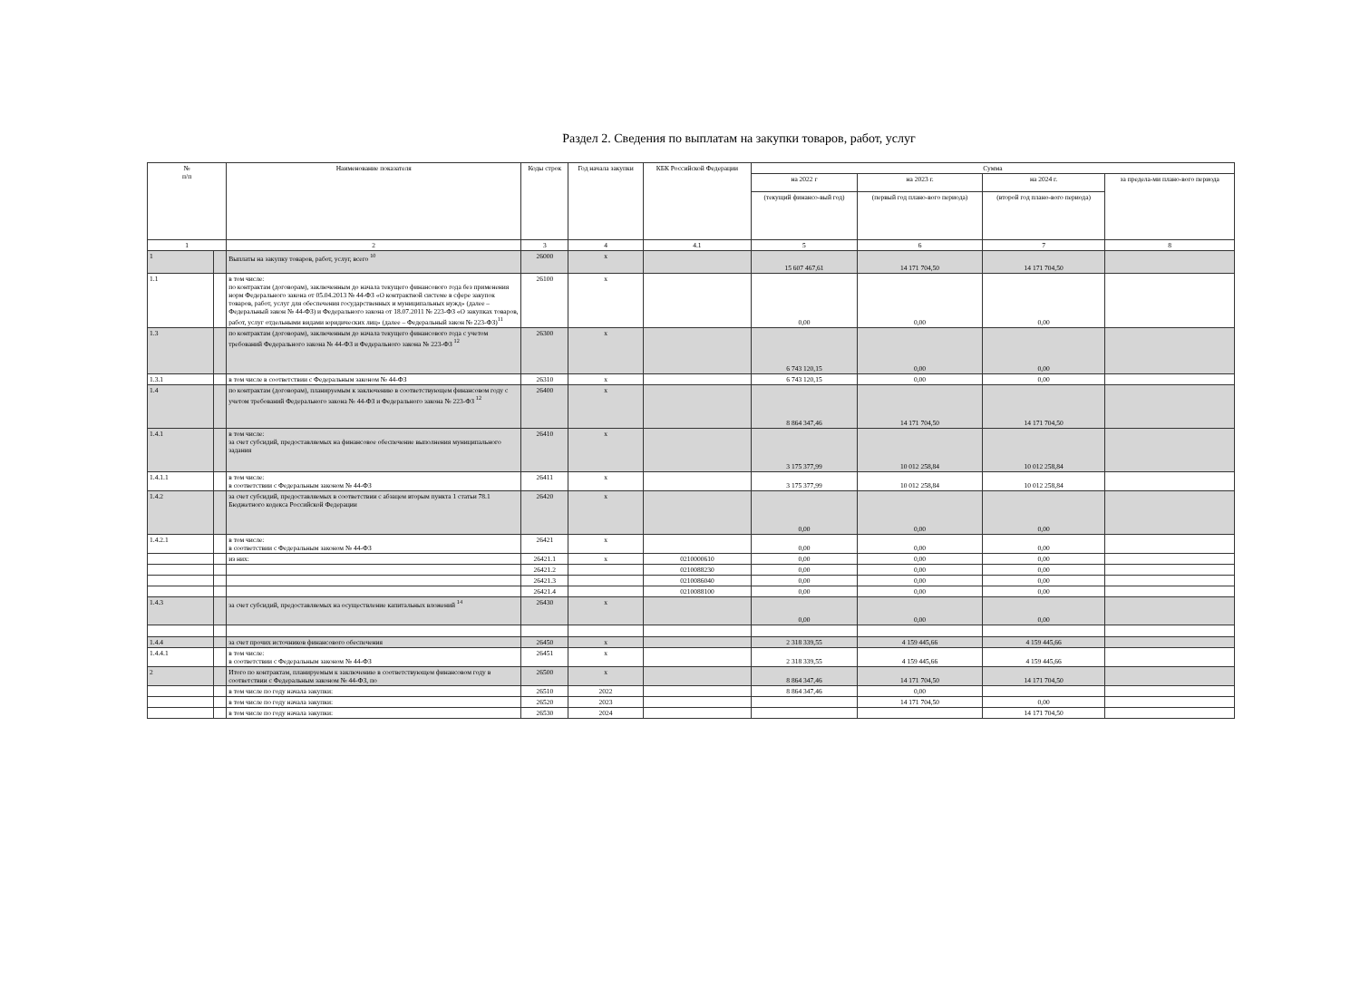Раздел 2. Сведения по выплатам на закупки товаров, работ, услуг
| № п/п | | Наименование показателя | Коды строк | Год начала закупки | КБК Российской Федерации | Сумма | | | |
| --- | --- | --- | --- | --- | --- | --- | --- | --- | --- |
| | | | | | | на 2022 г | на 2023 г. | на 2024 г. | за предела-ми плано-вого периода |
| | | | | | | (текущий финансо-вый год) | (первый год плано-вого периода) | (второй год плано-вого периода) | |
| 1 | | 2 | 3 | 4 | 4.1 | 5 | 6 | 7 | 8 |
| 1 | | Выплаты на закупку товаров, работ, услуг, всего <sup>10</sup> | 26000 | х | | 15 607 467,61 | 14 171 704,50 | 14 171 704,50 | |
| 1.1 | | в том числе: по контрактам (договорам), заключенным до начала текущего финансового года без применения норм Федерального закона от 05.04.2013 № 44-ФЗ «О контрактной системе в сфере закупок товаров, работ, услуг для обеспечения государственных и муниципальных нужд» (далее – Федеральный закон № 44-ФЗ) и Федерального закона от 18.07.2011 № 223-ФЗ «О закупках товаров, работ, услуг отдельными видами юридических лиц» (далее – Федеральный закон № 223-ФЗ)<sup>11</sup> | 26100 | х | | 0,00 | 0,00 | 0,00 | |
| 1.3 | | по контрактам (договорам), заключенным до начала текущего финансового года с учетом требований Федерального закона № 44-ФЗ и Федерального закона № 223-ФЗ <sup>12</sup> | 26300 | х | | 6 743 120,15 | 0,00 | 0,00 | |
| 1.3.1 | | в том числе в соответствии с Федеральным законом № 44-ФЗ | 26310 | х | | 6 743 120,15 | 0,00 | 0,00 | |
| 1.4 | | по контрактам (договорам), планируемым к заключению в соответствующем финансовом году с учетом требований Федерального закона № 44-ФЗ и Федерального закона № 223-ФЗ <sup>12</sup> | 26400 | х | | 8 864 347,46 | 14 171 704,50 | 14 171 704,50 | |
| 1.4.1 | | в том числе: за счет субсидий, предоставляемых на финансовое обеспечение выполнения муниципального задания | 26410 | х | | 3 175 377,99 | 10 012 258,84 | 10 012 258,84 | |
| 1.4.1.1 | | в том числе: в соответствии с Федеральным законом № 44-ФЗ | 26411 | х | | 3 175 377,99 | 10 012 258,84 | 10 012 258,84 | |
| 1.4.2 | | за счет субсидий, предоставляемых в соответствии с абзацем вторым пункта 1 статьи 78.1 Бюджетного кодекса Российской Федерации | 26420 | х | | 0,00 | 0,00 | 0,00 | |
| 1.4.2.1 | | в том числе: в соответствии с Федеральным законом № 44-ФЗ | 26421 | х | | 0,00 | 0,00 | 0,00 | |
| | | из них: | 26421.1 | х | 0210000610 | 0,00 | 0,00 | 0,00 | |
| | | | 26421.2 | | 0210088230 | 0,00 | 0,00 | 0,00 | |
| | | | 26421.3 | | 0210086040 | 0,00 | 0,00 | 0,00 | |
| | | | 26421.4 | | 0210088100 | 0,00 | 0,00 | 0,00 | |
| 1.4.3 | | за счет субсидий, предоставляемых на осуществление капитальных вложений <sup>14</sup> | 26430 | х | | 0,00 | 0,00 | 0,00 | |
| 1.4.4 | | за счет прочих источников финансового обеспечения | 26450 | х | | 2 318 339,55 | 4 159 445,66 | 4 159 445,66 | |
| 1.4.4.1 | | в том числе: в соответствии с Федеральным законом № 44-ФЗ | 26451 | х | | 2 318 339,55 | 4 159 445,66 | 4 159 445,66 | |
| 2 | | Итого по контрактам, планируемым к заключению в соответствующем финансовом году в соответствии с Федеральным законом № 44-ФЗ, по | 26500 | х | | 8 864 347,46 | 14 171 704,50 | 14 171 704,50 | |
| | | в том числе по году начала закупки: | 26510 | 2022 | | 8 864 347,46 | 0,00 | | |
| | | в том числе по году начала закупки: | 26520 | 2023 | | | 14 171 704,50 | 0,00 | |
| | | в том числе по году начала закупки: | 26530 | 2024 | | | | 14 171 704,50 | |